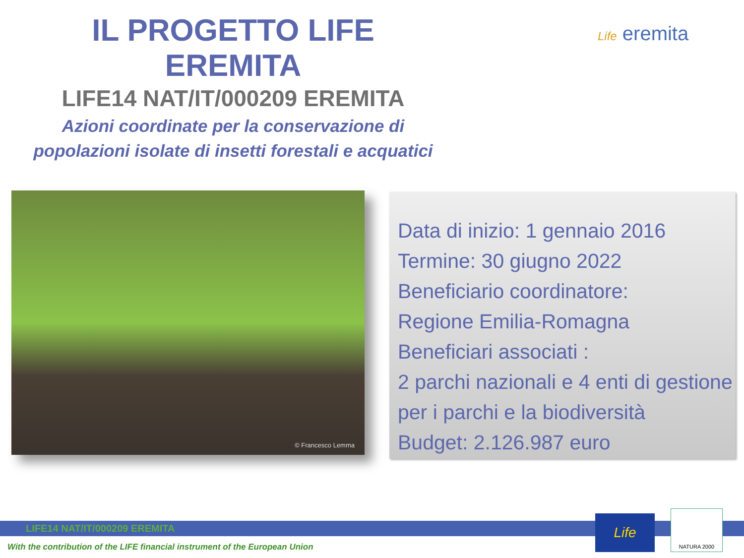IL PROGETTO LIFE EREMITA
LIFE14 NAT/IT/000209 EREMITA
Azioni coordinate per la conservazione di
popolazioni isolate di insetti forestali e acquatici
Life eremita
© Francesco Lemma
Data di inizio: 1 gennaio 2016
Termine: 30 giugno 2022
Beneficiario coordinatore:
Regione Emilia-Romagna
Beneficiari associati :
2 parchi nazionali e 4 enti di gestione
per i parchi e la biodiversità
Budget: 2.126.987 euro
LIFE14 NAT/IT/000209 EREMITA
With the contribution of the LIFE financial instrument of the European Union
Life
NATURA 2000